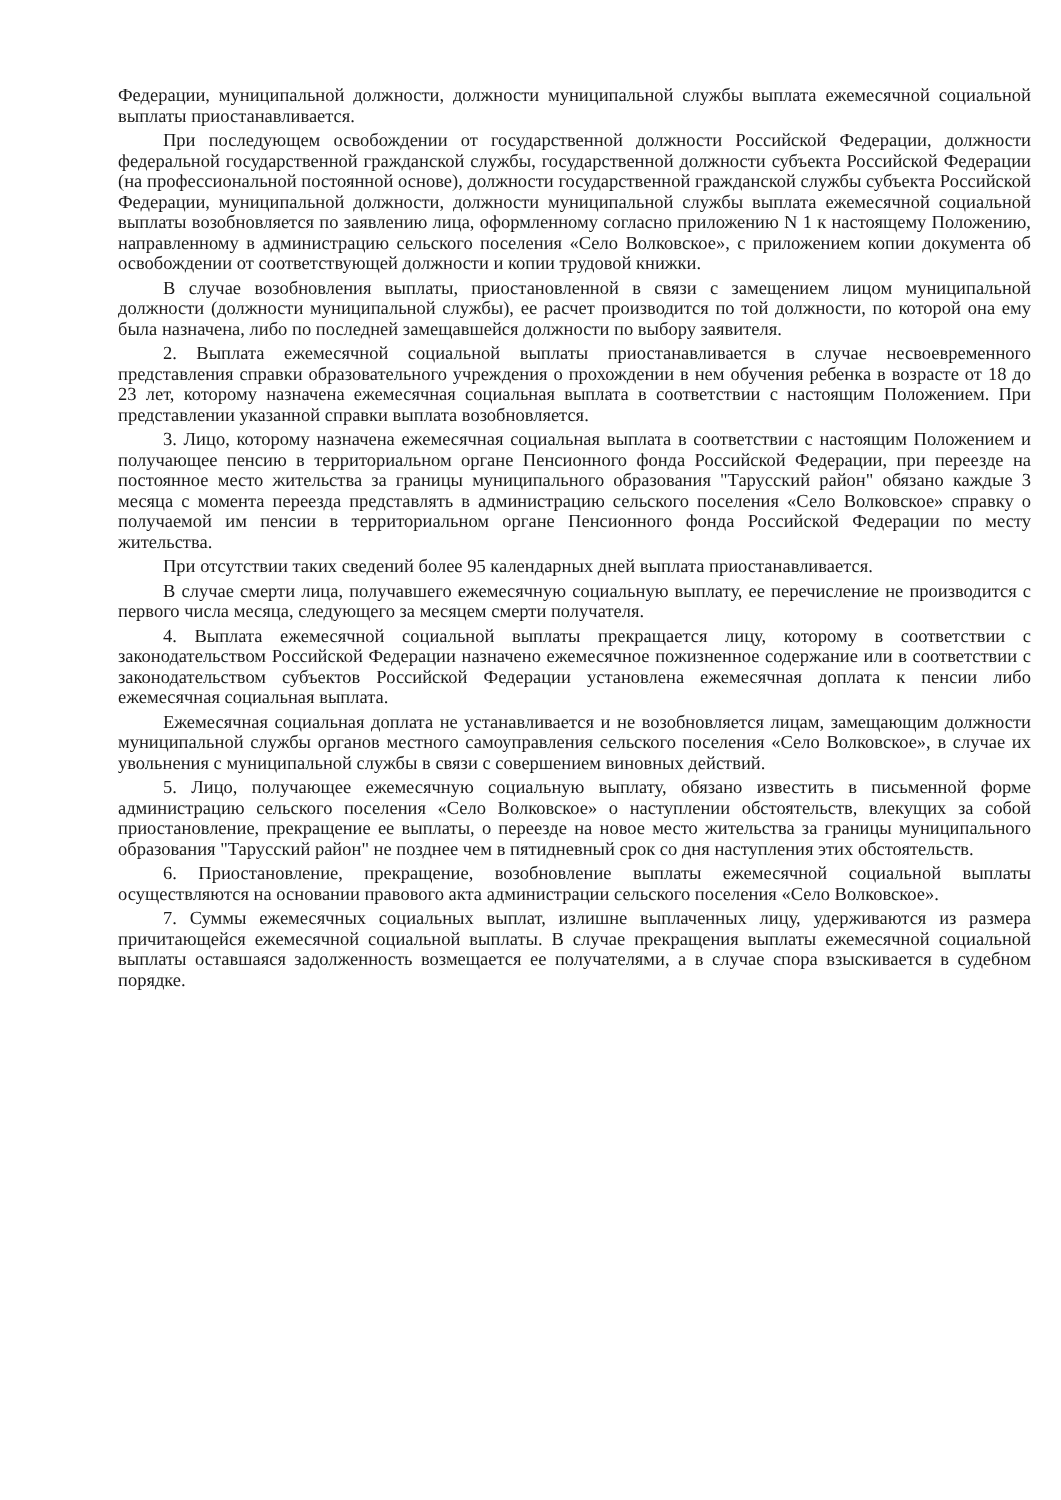Федерации, муниципальной должности, должности муниципальной службы выплата ежемесячной социальной выплаты приостанавливается.
При последующем освобождении от государственной должности Российской Федерации, должности федеральной государственной гражданской службы, государственной должности субъекта Российской Федерации (на профессиональной постоянной основе), должности государственной гражданской службы субъекта Российской Федерации, муниципальной должности, должности муниципальной службы выплата ежемесячной социальной выплаты возобновляется по заявлению лица, оформленному согласно приложению N 1 к настоящему Положению, направленному в администрацию сельского поселения «Село Волковское», с приложением копии документа об освобождении от соответствующей должности и копии трудовой книжки.
В случае возобновления выплаты, приостановленной в связи с замещением лицом муниципальной должности (должности муниципальной службы), ее расчет производится по той должности, по которой она ему была назначена, либо по последней замещавшейся должности по выбору заявителя.
2. Выплата ежемесячной социальной выплаты приостанавливается в случае несвоевременного представления справки образовательного учреждения о прохождении в нем обучения ребенка в возрасте от 18 до 23 лет, которому назначена ежемесячная социальная выплата в соответствии с настоящим Положением. При представлении указанной справки выплата возобновляется.
3. Лицо, которому назначена ежемесячная социальная выплата в соответствии с настоящим Положением и получающее пенсию в территориальном органе Пенсионного фонда Российской Федерации, при переезде на постоянное место жительства за границы муниципального образования "Тарусский район" обязано каждые 3 месяца с момента переезда представлять в администрацию сельского поселения «Село Волковское» справку о получаемой им пенсии в территориальном органе Пенсионного фонда Российской Федерации по месту жительства.
При отсутствии таких сведений более 95 календарных дней выплата приостанавливается.
В случае смерти лица, получавшего ежемесячную социальную выплату, ее перечисление не производится с первого числа месяца, следующего за месяцем смерти получателя.
4. Выплата ежемесячной социальной выплаты прекращается лицу, которому в соответствии с законодательством Российской Федерации назначено ежемесячное пожизненное содержание или в соответствии с законодательством субъектов Российской Федерации установлена ежемесячная доплата к пенсии либо ежемесячная социальная выплата.
Ежемесячная социальная доплата не устанавливается и не возобновляется лицам, замещающим должности муниципальной службы органов местного самоуправления сельского поселения «Село Волковское», в случае их увольнения с муниципальной службы в связи с совершением виновных действий.
5. Лицо, получающее ежемесячную социальную выплату, обязано известить в письменной форме администрацию сельского поселения «Село Волковское» о наступлении обстоятельств, влекущих за собой приостановление, прекращение ее выплаты, о переезде на новое место жительства за границы муниципального образования "Тарусский район" не позднее чем в пятидневный срок со дня наступления этих обстоятельств.
6. Приостановление, прекращение, возобновление выплаты ежемесячной социальной выплаты осуществляются на основании правового акта администрации сельского поселения «Село Волковское».
7. Суммы ежемесячных социальных выплат, излишне выплаченных лицу, удерживаются из размера причитающейся ежемесячной социальной выплаты. В случае прекращения выплаты ежемесячной социальной выплаты оставшаяся задолженность возмещается ее получателями, а в случае спора взыскивается в судебном порядке.